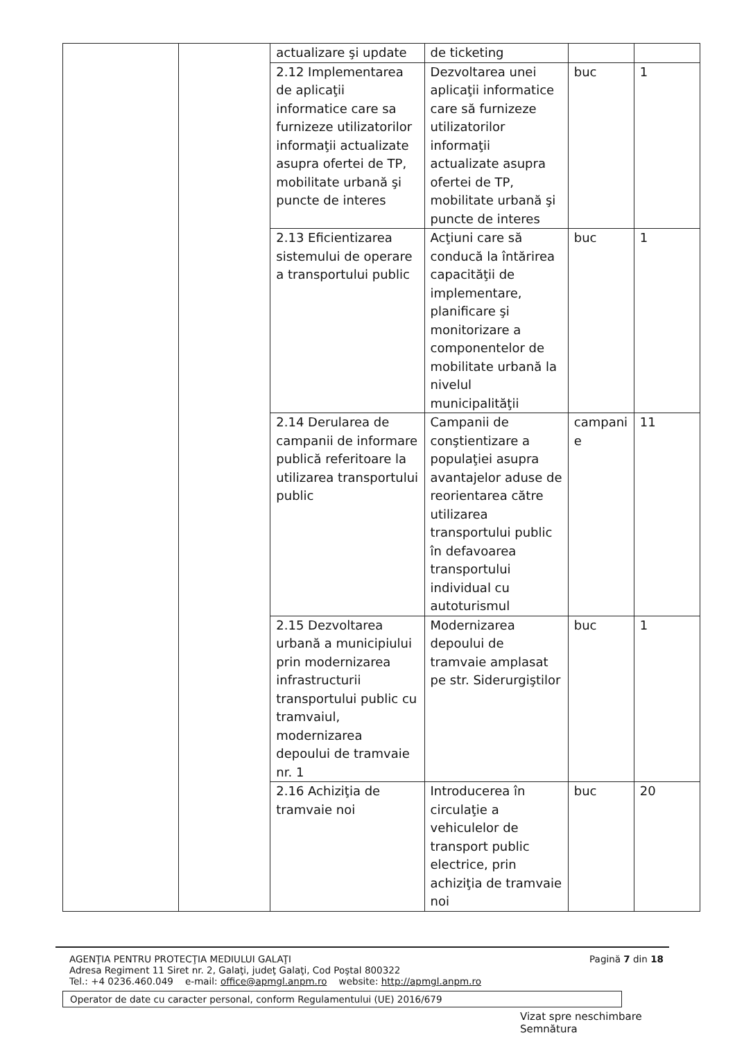| | | actualizare şi update | de ticketing | | |
| | | 2.12 Implementarea de aplicaţii informatice care sa furnizeze utilizatorilor informaţii actualizate asupra ofertei de TP, mobilitate urbană şi puncte de interes | Dezvoltarea unei aplicaţii informatice care să furnizeze utilizatorilor informaţii actualizate asupra ofertei de TP, mobilitate urbană şi puncte de interes | buc | 1 |
| | | 2.13 Eficientizarea sistemului de operare a transportului public | Acţiuni care să conducă la întărirea capacităţii de implementare, planificare şi monitorizare a componentelor de mobilitate urbană la nivelul municipalităţii | buc | 1 |
| | | 2.14 Derularea de campanii de informare publică referitoare la utilizarea transportului public | Campanii de conştientizare a populaţiei asupra avantajelor aduse de reorientarea către utilizarea transportului public în defavoarea transportului individual cu autoturismul | campani e | 11 |
| | | 2.15 Dezvoltarea urbană a municipiului prin modernizarea infrastructurii transportului public cu tramvaiul, modernizarea depoului de tramvaie nr. 1 | Modernizarea depoului de tramvaie amplasat pe str. Siderurgiştilor | buc | 1 |
| | | 2.16 Achiziţia de tramvaie noi | Introducerea în circulaţie a vehiculelor de transport public electrice, prin achiziţia de tramvaie noi | buc | 20 |
AGENŢIA PENTRU PROTECŢIA MEDIULUI GALAŢI
Adresa Regiment 11 Siret nr. 2, Galaţi, judeţ Galaţi, Cod Poştal 800322
Tel.: +4 0236.460.049 e-mail: office@apmgl.anpm.ro website: http://apmgl.anpm.ro
Pagină 7 din 18
Operator de date cu caracter personal, conform Regulamentului (UE) 2016/679
Vizat spre neschimbare
Semnătura